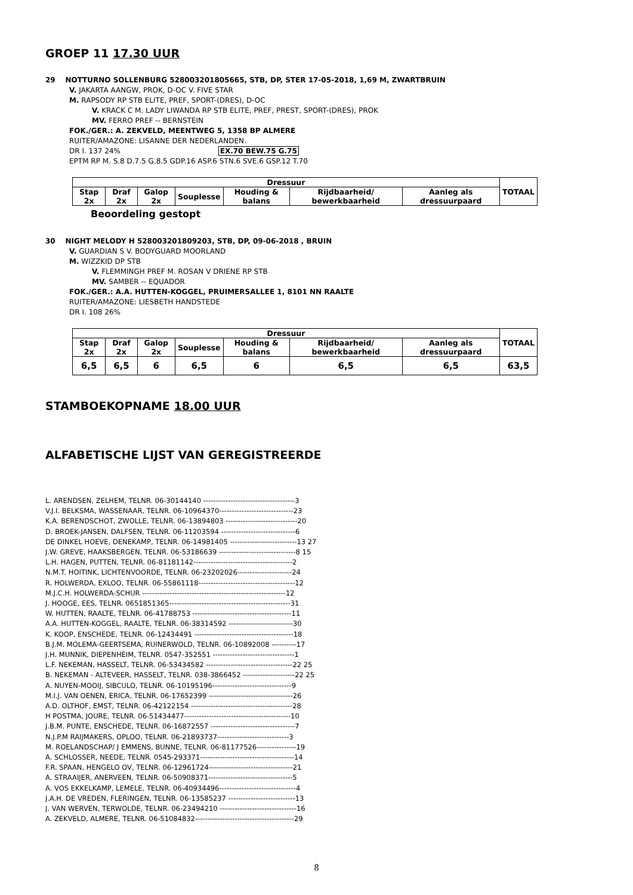GROEP 11 17.30 UUR
29 NOTTURNO SOLLENBURG 528003201805665, STB, DP, STER 17-05-2018, 1,69 M, ZWARTBRUIN
V. JAKARTA AANGW, PROK, D-OC V. FIVE STAR
M. RAPSODY RP STB ELITE, PREF, SPORT-(DRES), D-OC
V. KRACK C M. LADY LIWANDA RP STB ELITE, PREF, PREST, SPORT-(DRES), PROK
MV. FERRO PREF -- BERNSTEIN
FOK./GER.: A. ZEKVELD, MEENTWEG 5, 1358 BP ALMERE
RUITER/AMAZONE: LISANNE DER NEDERLANDEN.
DR I. 137 24% EX.70 BEW.75 G.75
EPTM RP M. S.8 D.7.5 G.8.5 GDP.16 ASP.6 STN.6 SVE.6 GSP.12 T.70
| Dressuur | | | | | | | TOTAAL |
| --- | --- | --- | --- | --- | --- | --- | --- |
| Stap 2x | Draf 2x | Galop 2x | Souplesse | Houding & balans | Rijdbaarheid/ bewerkbaarheid | Aanleg als dressuurpaard | |
Beoordeling gestopt
30 NIGHT MELODY H 528003201809203, STB, DP, 09-06-2018 , BRUIN
V. GUARDIAN S V. BODYGUARD MOORLAND
M. WIZZKID DP STB
V. FLEMMINGH PREF M. ROSAN V DRIENE RP STB
MV. SAMBER -- EQUADOR
FOK./GER.: A.A. HUTTEN-KOGGEL, PRUIMERSALLEE 1, 8101 NN RAALTE
RUITER/AMAZONE: LIESBETH HANDSTEDE
DR I. 108 26%
| Dressuur | | | | | | | TOTAAL |
| --- | --- | --- | --- | --- | --- | --- | --- |
| Stap 2x | Draf 2x | Galop 2x | Souplesse | Houding & balans | Rijdbaarheid/ bewerkbaarheid | Aanleg als dressuurpaard | |
| 6,5 | 6,5 | 6 | 6,5 | 6 | 6,5 | 6,5 | 63,5 |
STAMBOEKOPNAME 18.00 UUR
ALFABETISCHE LIJST VAN GEREGISTREERDE
L. ARENDSEN, ZELHEM, TELNR. 06-30144140 -------------------------------------3
V.J.I. BELKSMA, WASSENAAR, TELNR. 06-10964370------------------------------23
K.A. BERENDSCHOT, ZWOLLE, TELNR. 06-13894803 -----------------------------20
D. BROEK-JANSEN, DALFSEN, TELNR. 06-11203594 ------------------------------6
DE DINKEL HOEVE, DENEKAMP, TELNR. 06-14981405 ---------------------------13 27
J.W. GREVE, HAAKSBERGEN, TELNR. 06-53186639 -------------------------------8 15
L.H. HAGEN, PUTTEN, TELNR. 06-81181142----------------------------------------2
N.M.T. HOITINK, LICHTENVOORDE, TELNR. 06-23202026----------------------24
R. HOLWERDA, EXLOO, TELNR. 06-55861118---------------------------------------12
M.J.C.H. HOLWERDA-SCHUR ----------------------------------------------------------12
J. HOOGE, EES, TELNR. 0651851365-------------------------------------------------31
W. HUTTEN, RAALTE, TELNR. 06-41788753 ----------------------------------------11
A.A. HUTTEN-KOGGEL, RAALTE, TELNR. 06-38314592 --------------------------30
K. KOOP, ENSCHEDE, TELNR. 06-12434491 ----------------------------------------18
B.J.M. MOLEMA-GEERTSEMA, RUINERWOLD, TELNR. 06-10892008 ----------17
J.H. MUNNIK, DIEPENHEIM, TELNR. 0547-352551 ---------------------------------1
L.F. NEKEMAN, HASSELT, TELNR. 06-53434582 -----------------------------------22 25
B. NEKEMAN - ALTEVEER, HASSELT, TELNR. 038-3866452 ---------------------22 25
A. NUYEN-MOOIJ, SIBCULO, TELNR. 06-10195196--------------------------------9
M.I.J. VAN OENEN, ERICA, TELNR. 06-17652399 ----------------------------------26
A.D. OLTHOF, EMST, TELNR. 06-42122154 -----------------------------------------28
H POSTMA, JOURE, TELNR. 06-51434477-------------------------------------------10
J.B.M. PUNTE, ENSCHEDE, TELNR. 06-16872557 ----------------------------------7
N.J.P.M RAIJMAKERS, OPLOO, TELNR. 06-21893737-----------------------------3
M. ROELANDSCHAP/ J EMMENS, BUNNE, TELNR. 06-81177526----------------19
A. SCHLOSSER, NEEDE, TELNR. 0545-293371--------------------------------------14
F.R. SPAAN, HENGELO OV, TELNR. 06-12961724----------------------------------21
A. STRAAIJER, ANERVEEN, TELNR. 06-50908371----------------------------------5
A. VOS EKKELKAMP, LEMELE, TELNR. 06-40934496-------------------------------4
J.A.H. DE VREDEN, FLERINGEN, TELNR. 06-13585237 ---------------------------13
J. VAN WERVEN, TERWOLDE, TELNR. 06-23494210 -------------------------------16
A. ZEKVELD, ALMERE, TELNR. 06-51084832----------------------------------------29
8